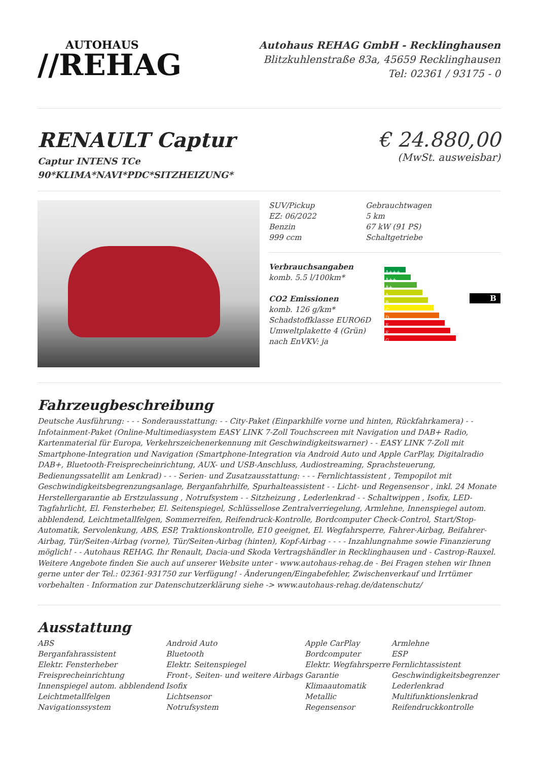AUTOHAUS
//REHAG
Autohaus REHAG GmbH - Recklinghausen
Blitzkuhlenstraße 83a, 45659 Recklinghausen
Tel: 02361 / 93175 - 0
RENAULT Captur
Captur INTENS TCe
90*KLIMA*NAVI*PDC*SITZHEIZUNG*
€ 24.880,00
(MwSt. ausweisbar)
| SUV/Pickup EZ: 06/2022 Benzin 999 ccm | Gebrauchtwagen 5 km 67 kW (91 PS) Schaltgetriebe |
| Verbrauchsangaben komb. 5.5 l/100km* CO2 Emissionen komb. 126 g/km* Schadstoffklasse EURO6D Umweltplakette 4 (Grün) nach EnVKV: ja | A+++ A++ A+ A B C D E F G | B |
Fahrzeugbeschreibung
Deutsche Ausführung: - - - Sonderausstattung: - - City-Paket (Einparkhilfe vorne und hinten, Rückfahrkamera) - - Infotainment-Paket (Online-Multimediasystem EASY LINK 7-Zoll Touchscreen mit Navigation und DAB+ Radio, Kartenmaterial für Europa, Verkehrszeichenerkennung mit Geschwindigkeitswarner) - - EASY LINK 7-Zoll mit Smartphone-Integration und Navigation (Smartphone-Integration via Android Auto und Apple CarPlay, Digitalradio DAB+, Bluetooth-Freisprecheinrichtung, AUX- und USB-Anschluss, Audiostreaming, Sprachsteuerung, Bedienungssatellit am Lenkrad) - - - Serien- und Zusatzausstattung: - - - Fernlichtassistent , Tempopilot mit Geschwindigkeitsbegrenzungsanlage, Berganfahrhilfe, Spurhalteassistent - - Licht- und Regensensor , inkl. 24 Monate Herstellergarantie ab Erstzulassung , Notrufsystem - - Sitzheizung , Lederlenkrad - - Schaltwippen , Isofix, LED-Tagfahrlicht, El. Fensterheber, El. Seitenspiegel, Schlüssellose Zentralverriegelung, Armlehne, Innenspiegel autom. abblendend, Leichtmetallfelgen, Sommerreifen, Reifendruck-Kontrolle, Bordcomputer Check-Control, Start/Stop-Automatik, Servolenkung, ABS, ESP, Traktionskontrolle, E10 geeignet, El. Wegfahrsperre, Fahrer-Airbag, Beifahrer-Airbag, Tür/Seiten-Airbag (vorne), Tür/Seiten-Airbag (hinten), Kopf-Airbag - - - - Inzahlungnahme sowie Finanzierung möglich! - - Autohaus REHAG. Ihr Renault, Dacia-und Skoda Vertragshändler in Recklinghausen und - Castrop-Rauxel. Weitere Angebote finden Sie auch auf unserer Website unter - www.autohaus-rehag.de - Bei Fragen stehen wir Ihnen gerne unter der Tel.: 02361-931750 zur Verfügung! - Änderungen/Eingabefehler, Zwischenverkauf und Irrtümer vorbehalten - Information zur Datenschutzerklärung siehe -> www.autohaus-rehag.de/datenschutz/
Ausstattung
| ABS | Android Auto | Apple CarPlay | Armlehne |
| Berganfahrassistent | Bluetooth | Bordcomputer | ESP |
| Elektr. Fensterheber | Elektr. Seitenspiegel | Elektr. Wegfahrsperre | Fernlichtassistent |
| Freisprecheinrichtung | Front-, Seiten- und weitere Airbags | Garantie | Geschwindigkeitsbegrenzer |
| Innenspiegel autom. abblendend | Isofix | Klimaautomatik | Lederlenkrad |
| Leichtmetallfelgen | Lichtsensor | Metallic | Multifunktionslenkrad |
| Navigationssystem | Notrufsystem | Regensensor | Reifendruckkontrolle |